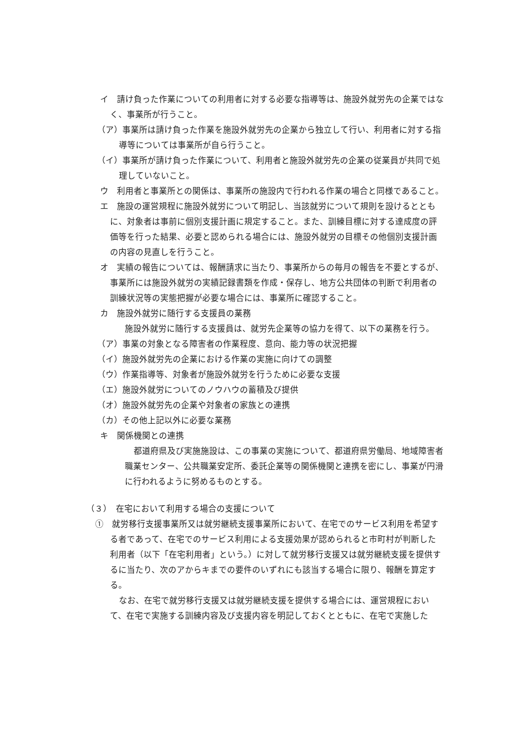イ　請け負った作業についての利用者に対する必要な指導等は、施設外就労先の企業ではなく、事業所が行うこと。
（ア）事業所は請け負った作業を施設外就労先の企業から独立して行い、利用者に対する指導等については事業所が自ら行うこと。
（イ）事業所が請け負った作業について、利用者と施設外就労先の企業の従業員が共同で処理していないこと。
ウ　利用者と事業所との関係は、事業所の施設内で行われる作業の場合と同様であること。
エ　施設の運営規程に施設外就労について明記し、当該就労について規則を設けるとともに、対象者は事前に個別支援計画に規定すること。また、訓練目標に対する達成度の評価等を行った結果、必要と認められる場合には、施設外就労の目標その他個別支援計画の内容の見直しを行うこと。
オ　実績の報告については、報酬請求に当たり、事業所からの毎月の報告を不要とするが、事業所には施設外就労の実績記録書類を作成・保存し、地方公共団体の判断で利用者の訓練状況等の実態把握が必要な場合には、事業所に確認すること。
カ　施設外就労に随行する支援員の業務
施設外就労に随行する支援員は、就労先企業等の協力を得て、以下の業務を行う。
（ア）事業の対象となる障害者の作業程度、意向、能力等の状況把握
（イ）施設外就労先の企業における作業の実施に向けての調整
（ウ）作業指導等、対象者が施設外就労を行うために必要な支援
（エ）施設外就労についてのノウハウの蓄積及び提供
（オ）施設外就労先の企業や対象者の家族との連携
（カ）その他上記以外に必要な業務
キ　関係機関との連携
都道府県及び実施施設は、この事業の実施について、都道府県労働局、地域障害者職業センター、公共職業安定所、委託企業等の関係機関と連携を密にし、事業が円滑に行われるように努めるものとする。
（３）　在宅において利用する場合の支援について
①　就労移行支援事業所又は就労継続支援事業所において、在宅でのサービス利用を希望する者であって、在宅でのサービス利用による支援効果が認められると市町村が判断した利用者（以下「在宅利用者」という。）に対して就労移行支援又は就労継続支援を提供するに当たり、次のアからキまでの要件のいずれにも該当する場合に限り、報酬を算定する。
なお、在宅で就労移行支援又は就労継続支援を提供する場合には、運営規程において、在宅で実施する訓練内容及び支援内容を明記しておくとともに、在宅で実施した